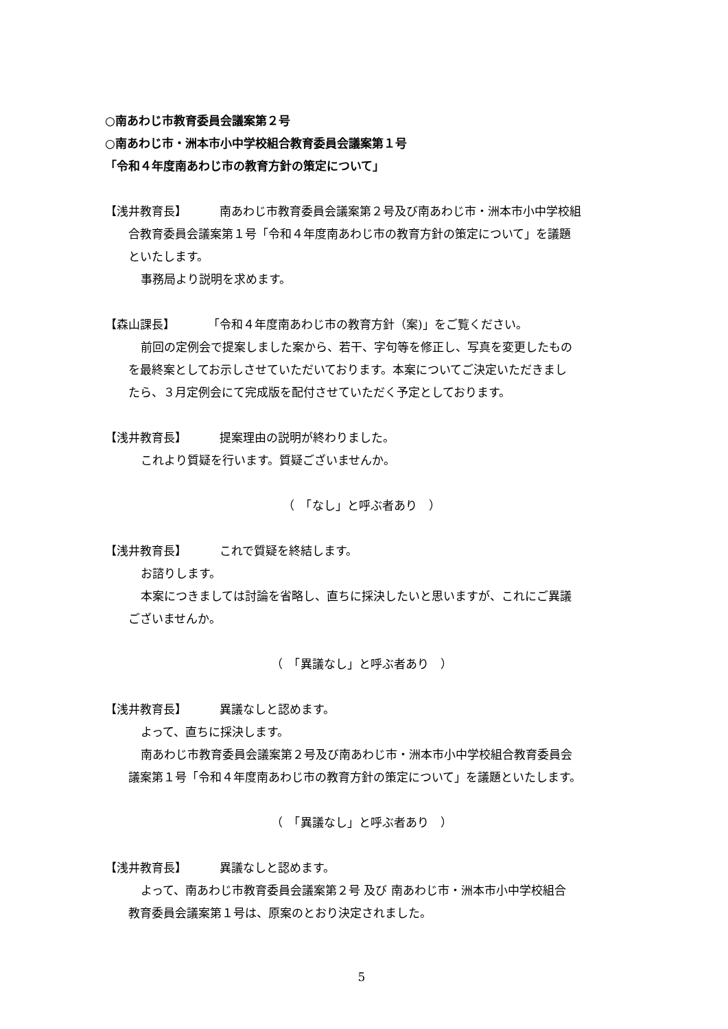○南あわじ市教育委員会議案第２号
○南あわじ市・洲本市小中学校組合教育委員会議案第１号
「令和４年度南あわじ市の教育方針の策定について」
【浅井教育長】 南あわじ市教育委員会議案第２号及び南あわじ市・洲本市小中学校組
合教育委員会議案第１号「令和４年度南あわじ市の教育方針の策定について」を議題
といたします。
事務局より説明を求めます。
【森山課長】 「令和４年度南あわじ市の教育方針（案)」をご覧ください。
前回の定例会で提案しました案から、若干、字句等を修正し、写真を変更したもの
を最終案としてお示しさせていただいております。本案についてご決定いただきまし
たら、３月定例会にて完成版を配付させていただく予定としております。
【浅井教育長】 提案理由の説明が終わりました。
これより質疑を行います。質疑ございませんか。
（　「なし」と呼ぶ者あり　）
【浅井教育長】 これで質疑を終結します。
お諮りします。
本案につきましては討論を省略し、直ちに採決したいと思いますが、これにご異議
ございませんか。
（　「異議なし」と呼ぶ者あり　）
【浅井教育長】 異議なしと認めます。
よって、直ちに採決します。
南あわじ市教育委員会議案第２号及び南あわじ市・洲本市小中学校組合教育委員会
議案第１号「令和４年度南あわじ市の教育方針の策定について」を議題といたします。
（　「異議なし」と呼ぶ者あり　）
【浅井教育長】 異議なしと認めます。
よって、南あわじ市教育委員会議案第２号 及び 南あわじ市・洲本市小中学校組合
教育委員会議案第１号は、原案のとおり決定されました。
5